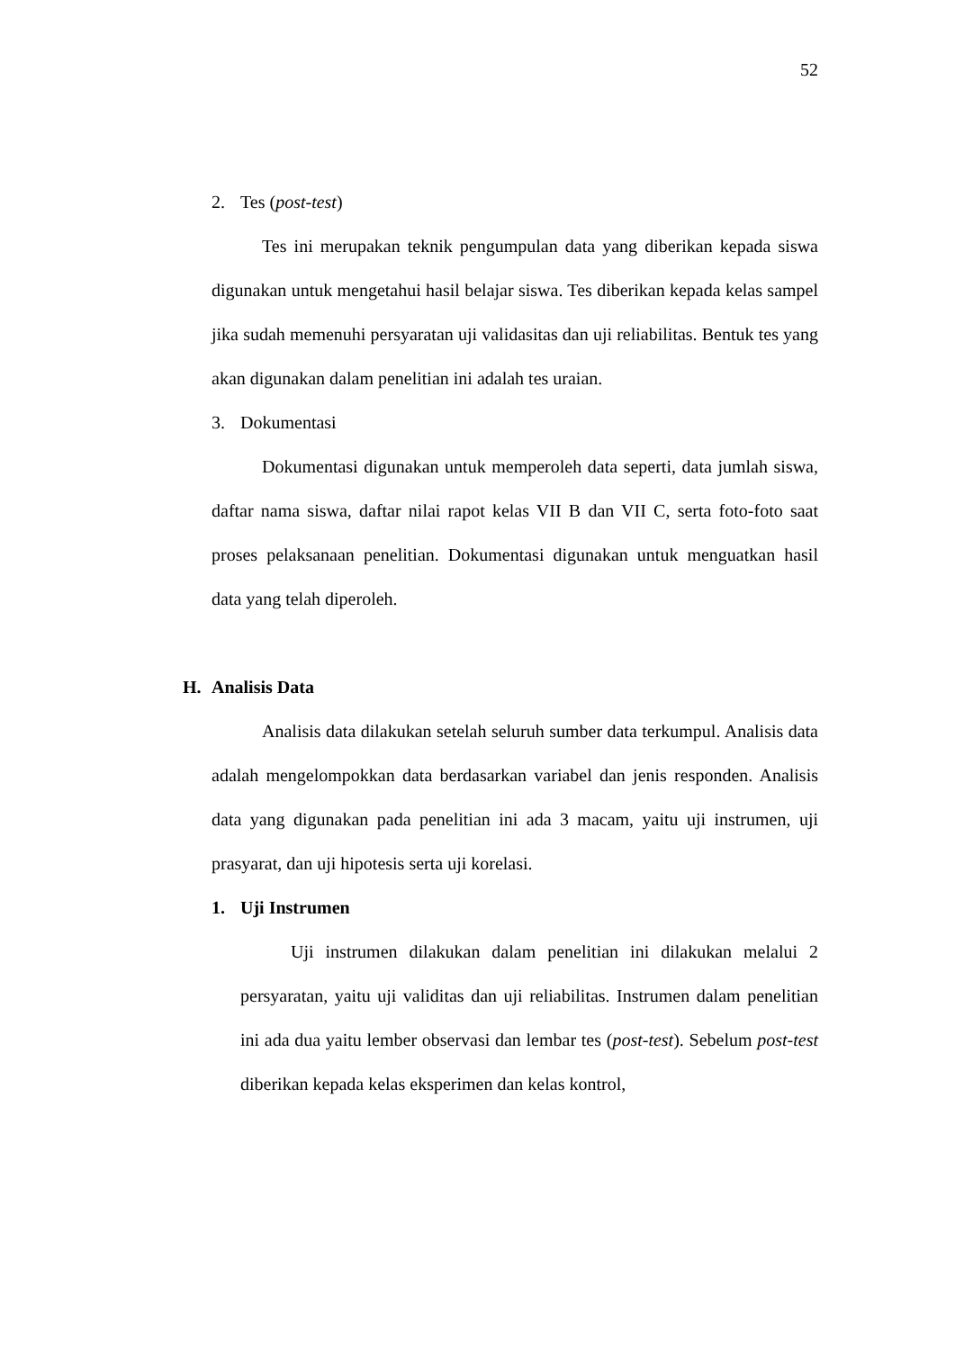52
2. Tes (post-test)
Tes ini merupakan teknik pengumpulan data yang diberikan kepada siswa digunakan untuk mengetahui hasil belajar siswa. Tes diberikan kepada kelas sampel jika sudah memenuhi persyaratan uji validasitas dan uji reliabilitas. Bentuk tes yang akan digunakan dalam penelitian ini adalah tes uraian.
3. Dokumentasi
Dokumentasi digunakan untuk memperoleh data seperti, data jumlah siswa, daftar nama siswa, daftar nilai rapot kelas VII B dan VII C, serta foto-foto saat proses pelaksanaan penelitian. Dokumentasi digunakan untuk menguatkan hasil data yang telah diperoleh.
H. Analisis Data
Analisis data dilakukan setelah seluruh sumber data terkumpul. Analisis data adalah mengelompokkan data berdasarkan variabel dan jenis responden. Analisis data yang digunakan pada penelitian ini ada 3 macam, yaitu uji instrumen, uji prasyarat, dan uji hipotesis serta uji korelasi.
1. Uji Instrumen
Uji instrumen dilakukan dalam penelitian ini dilakukan melalui 2 persyaratan, yaitu uji validitas dan uji reliabilitas. Instrumen dalam penelitian ini ada dua yaitu lember observasi dan lembar tes (post-test). Sebelum post-test diberikan kepada kelas eksperimen dan kelas kontrol,